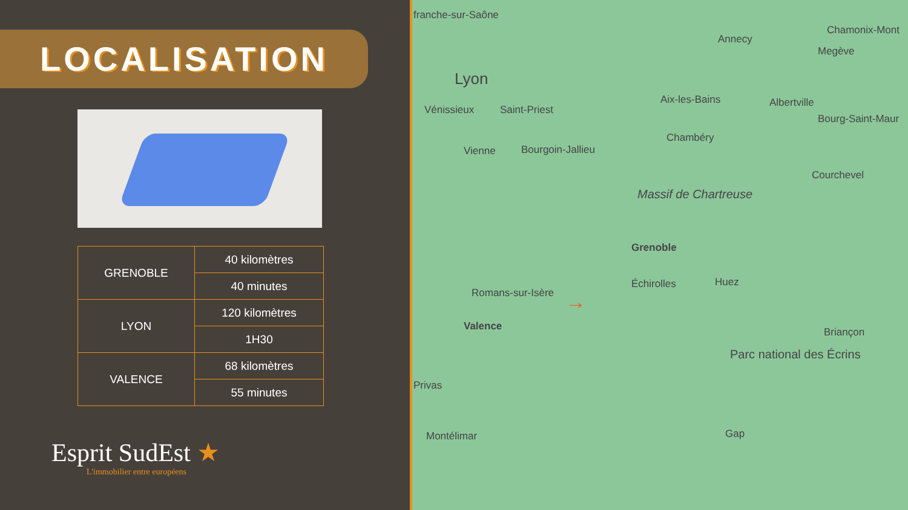LOCALISATION
| GRENOBLE | 40 kilomètres |
| | 40 minutes |
| LYON | 120 kilomètres |
| | 1H30 |
| VALENCE | 68 kilomètres |
| | 55 minutes |
Esprit SudEst ★
L'immobilier entre européens
franche-sur-Saône
Lyon
Vénissieux Saint-Priest
Vienne Bourgoin-Jallieu
Annecy
Chamonix-Mont
Megève
Aix-les-Bains Albertville
Bourg-Saint-Maur
Chambéry
Courchevel
Massif de Chartreuse
Grenoble
Échirolles Huez
Romans-sur-Isère
Valence Briançon
Parc national des Écrins
Privas
Montélimar Gap
→